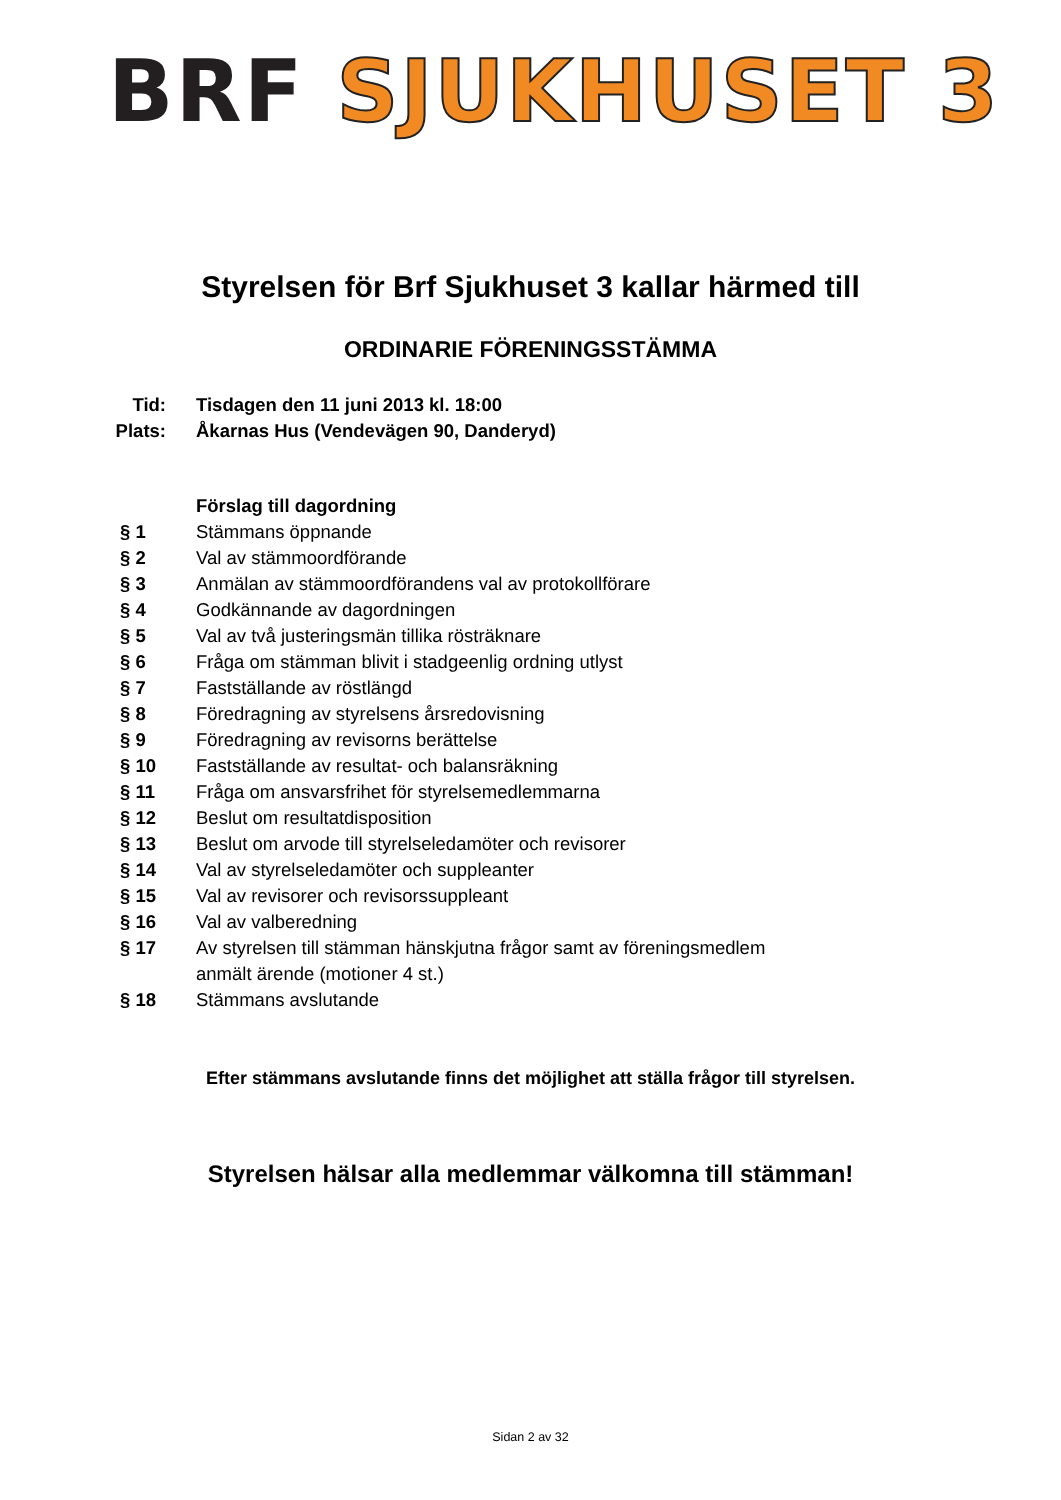BRF SJUKHUSET 3
Styrelsen för Brf Sjukhuset 3 kallar härmed till
ORDINARIE FÖRENINGSSTÄMMA
| Tid: | Tisdagen den 11 juni 2013 kl. 18:00 |
| Plats: | Åkarnas Hus (Vendevägen 90, Danderyd) |
| | Förslag till dagordning |
| § 1 | Stämmans öppnande |
| § 2 | Val av stämmoordförande |
| § 3 | Anmälan av stämmoordförandens val av protokollförare |
| § 4 | Godkännande av dagordningen |
| § 5 | Val av två justeringsmän tillika rösträknare |
| § 6 | Fråga om stämman blivit i stadgeenlig ordning utlyst |
| § 7 | Fastställande av röstlängd |
| § 8 | Föredragning av styrelsens årsredovisning |
| § 9 | Föredragning av revisorns berättelse |
| § 10 | Fastställande av resultat- och balansräkning |
| § 11 | Fråga om ansvarsfrihet för styrelsemedlemmarna |
| § 12 | Beslut om resultatdisposition |
| § 13 | Beslut om arvode till styrelseledamöter och revisorer |
| § 14 | Val av styrelseledamöter och suppleanter |
| § 15 | Val av revisorer och revisorssuppleant |
| § 16 | Val av valberedning |
| § 17 | Av styrelsen till stämman hänskjutna frågor samt av föreningsmedlem anmält ärende (motioner 4 st.) |
| § 18 | Stämmans avslutande |
Efter stämmans avslutande finns det möjlighet att ställa frågor till styrelsen.
Styrelsen hälsar alla medlemmar välkomna till stämman!
Sidan 2 av 32